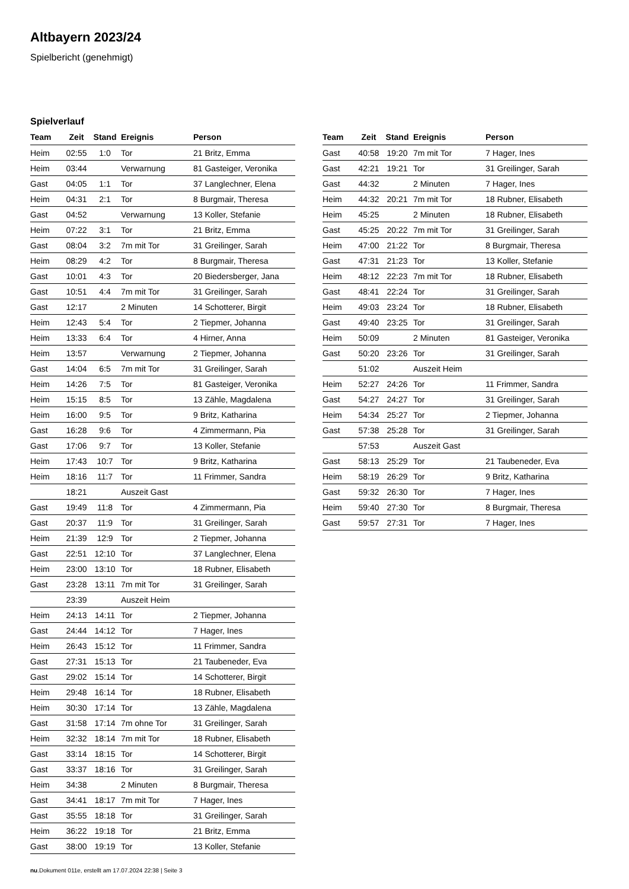Altbayern 2023/24
Spielbericht (genehmigt)
Spielverlauf
| Team | Zeit | Stand | Ereignis | Person |
| --- | --- | --- | --- | --- |
| Heim | 02:55 | 1:0 | Tor | 21 Britz, Emma |
| Heim | 03:44 | | Verwarnung | 81 Gasteiger, Veronika |
| Gast | 04:05 | 1:1 | Tor | 37 Langlechner, Elena |
| Heim | 04:31 | 2:1 | Tor | 8 Burgmair, Theresa |
| Gast | 04:52 | | Verwarnung | 13 Koller, Stefanie |
| Heim | 07:22 | 3:1 | Tor | 21 Britz, Emma |
| Gast | 08:04 | 3:2 | 7m mit Tor | 31 Greilinger, Sarah |
| Heim | 08:29 | 4:2 | Tor | 8 Burgmair, Theresa |
| Gast | 10:01 | 4:3 | Tor | 20 Biedersberger, Jana |
| Gast | 10:51 | 4:4 | 7m mit Tor | 31 Greilinger, Sarah |
| Gast | 12:17 | | 2 Minuten | 14 Schotterer, Birgit |
| Heim | 12:43 | 5:4 | Tor | 2 Tiepmer, Johanna |
| Heim | 13:33 | 6:4 | Tor | 4 Hirner, Anna |
| Heim | 13:57 | | Verwarnung | 2 Tiepmer, Johanna |
| Gast | 14:04 | 6:5 | 7m mit Tor | 31 Greilinger, Sarah |
| Heim | 14:26 | 7:5 | Tor | 81 Gasteiger, Veronika |
| Heim | 15:15 | 8:5 | Tor | 13 Zähle, Magdalena |
| Heim | 16:00 | 9:5 | Tor | 9 Britz, Katharina |
| Gast | 16:28 | 9:6 | Tor | 4 Zimmermann, Pia |
| Gast | 17:06 | 9:7 | Tor | 13 Koller, Stefanie |
| Heim | 17:43 | 10:7 | Tor | 9 Britz, Katharina |
| Heim | 18:16 | 11:7 | Tor | 11 Frimmer, Sandra |
| | 18:21 | | Auszeit Gast | |
| Gast | 19:49 | 11:8 | Tor | 4 Zimmermann, Pia |
| Gast | 20:37 | 11:9 | Tor | 31 Greilinger, Sarah |
| Heim | 21:39 | 12:9 | Tor | 2 Tiepmer, Johanna |
| Gast | 22:51 | 12:10 | Tor | 37 Langlechner, Elena |
| Heim | 23:00 | 13:10 | Tor | 18 Rubner, Elisabeth |
| Gast | 23:28 | 13:11 | 7m mit Tor | 31 Greilinger, Sarah |
| | 23:39 | | Auszeit Heim | |
| Heim | 24:13 | 14:11 | Tor | 2 Tiepmer, Johanna |
| Gast | 24:44 | 14:12 | Tor | 7 Hager, Ines |
| Heim | 26:43 | 15:12 | Tor | 11 Frimmer, Sandra |
| Gast | 27:31 | 15:13 | Tor | 21 Taubeneder, Eva |
| Gast | 29:02 | 15:14 | Tor | 14 Schotterer, Birgit |
| Heim | 29:48 | 16:14 | Tor | 18 Rubner, Elisabeth |
| Heim | 30:30 | 17:14 | Tor | 13 Zähle, Magdalena |
| Gast | 31:58 | 17:14 | 7m ohne Tor | 31 Greilinger, Sarah |
| Heim | 32:32 | 18:14 | 7m mit Tor | 18 Rubner, Elisabeth |
| Gast | 33:14 | 18:15 | Tor | 14 Schotterer, Birgit |
| Gast | 33:37 | 18:16 | Tor | 31 Greilinger, Sarah |
| Heim | 34:38 | | 2 Minuten | 8 Burgmair, Theresa |
| Gast | 34:41 | 18:17 | 7m mit Tor | 7 Hager, Ines |
| Gast | 35:55 | 18:18 | Tor | 31 Greilinger, Sarah |
| Heim | 36:22 | 19:18 | Tor | 21 Britz, Emma |
| Gast | 38:00 | 19:19 | Tor | 13 Koller, Stefanie |
| Team | Zeit | Stand | Ereignis | Person |
| --- | --- | --- | --- | --- |
| Gast | 40:58 | 19:20 | 7m mit Tor | 7 Hager, Ines |
| Gast | 42:21 | 19:21 | Tor | 31 Greilinger, Sarah |
| Gast | 44:32 | | 2 Minuten | 7 Hager, Ines |
| Heim | 44:32 | 20:21 | 7m mit Tor | 18 Rubner, Elisabeth |
| Heim | 45:25 | | 2 Minuten | 18 Rubner, Elisabeth |
| Gast | 45:25 | 20:22 | 7m mit Tor | 31 Greilinger, Sarah |
| Heim | 47:00 | 21:22 | Tor | 8 Burgmair, Theresa |
| Gast | 47:31 | 21:23 | Tor | 13 Koller, Stefanie |
| Heim | 48:12 | 22:23 | 7m mit Tor | 18 Rubner, Elisabeth |
| Gast | 48:41 | 22:24 | Tor | 31 Greilinger, Sarah |
| Heim | 49:03 | 23:24 | Tor | 18 Rubner, Elisabeth |
| Gast | 49:40 | 23:25 | Tor | 31 Greilinger, Sarah |
| Heim | 50:09 | | 2 Minuten | 81 Gasteiger, Veronika |
| Gast | 50:20 | 23:26 | Tor | 31 Greilinger, Sarah |
| | 51:02 | | Auszeit Heim | |
| Heim | 52:27 | 24:26 | Tor | 11 Frimmer, Sandra |
| Gast | 54:27 | 24:27 | Tor | 31 Greilinger, Sarah |
| Heim | 54:34 | 25:27 | Tor | 2 Tiepmer, Johanna |
| Gast | 57:38 | 25:28 | Tor | 31 Greilinger, Sarah |
| | 57:53 | | Auszeit Gast | |
| Gast | 58:13 | 25:29 | Tor | 21 Taubeneder, Eva |
| Heim | 58:19 | 26:29 | Tor | 9 Britz, Katharina |
| Gast | 59:32 | 26:30 | Tor | 7 Hager, Ines |
| Heim | 59:40 | 27:30 | Tor | 8 Burgmair, Theresa |
| Gast | 59:57 | 27:31 | Tor | 7 Hager, Ines |
nu.Dokument 011e, erstellt am 17.07.2024 22:38 | Seite 3